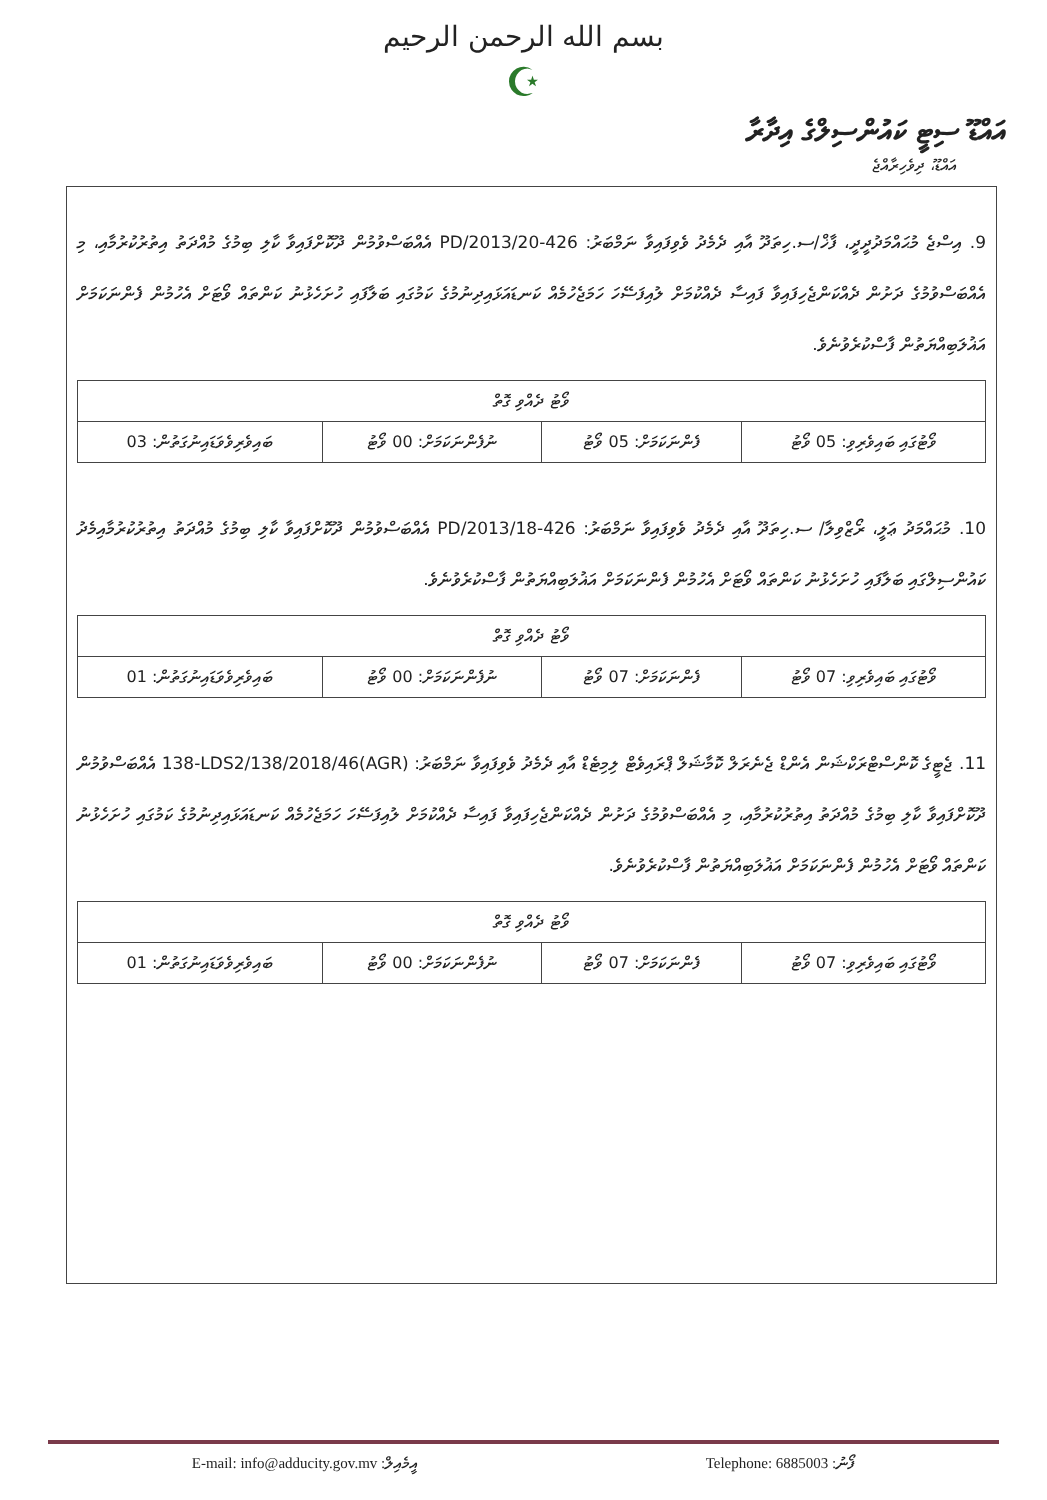بسم الله الرحمن الرحيم
☪
އައްޑޫ ސިޓީ ކައުންސިލްގެ އިދާރާ
އައްޑޫ، ދިވެހިރާއްޖެ
9. އިސްޖެ މުޙައްމަދުދީދީ، ފާޚް/ސ.ހިތަދޫ އާއި ދެމެދު ވެވިފައިވާ ނަމްބަރު: 426-PD/2013/20 އެއްބަސްވުމުން ދޫކޮށްފައިވާ ކާލި ބިމުގެ މުއްދަތު އިތުރުކުރުމާއި، މި އެއްބަސްވުމުގެ ދަށުން ދެއްކަންޖެހިފައިވާ ފައިސާ ދެއްކުމަށް ލުއިފަސޭހަ ހަމަޖެހުމެއް ކަނޑައަޅައިދިނުމުގެ ކަމުގައި ބަލާފައި ހުށަހެޅުނު ކަންތައް ވޯޓަށް އެހުމުން ފެންނަކަމަށް އަޣުލަބިއްޔަތުން ފާސްކުރެވުނެވެ.
| ވޯޓު ދެއްވި ގޮތް | | | |
| --- | --- | --- | --- |
| ވޯޓުގައި ބައިވެރިވި: 05 ވޯޓު | ފެންނަކަމަށް: 05 ވޯޓު | ނުފެންނަކަމަށް: 00 ވޯޓު | ބައިވެރިވެވަޑައިނުގަތުން: 03 |
10. މުޙައްމަދު ޢަލީ، ރޯޒްވިލާ/ ސ.ހިތަދޫ އާއި ދެމެދު ވެވިފައިވާ ނަމްބަރު: 426-PD/2013/18 އެއްބަސްވުމުން ދޫކޮށްފައިވާ ކާލި ބިމުގެ މުއްދަތު އިތުރުކުރުމާއިމެދު ކައުންސިލްގައި ބަލާފައި ހުށަހެޅުނު ކަންތައް ވޯޓަށް އެހުމުން ފެންނަކަމަށް އަޣުލަބިއްޔަތުން ފާސްކުރެވުނެވެ.
| ވޯޓު ދެއްވި ގޮތް | | | |
| --- | --- | --- | --- |
| ވޯޓުގައި ބައިވެރިވި: 07 ވޯޓު | ފެންނަކަމަށް: 07 ވޯޓު | ނުފެންނަކަމަށް: 00 ވޯޓު | ބައިވެރިވެވަޑައިނުގަތުން: 01 |
11. ޖެޓީގެ ކޮންސްޓްރަކްޝަން އެންޑް ޖެނެރަލް ކޮމާޝަލް ޕްރައިވެޓް ލިމިޓެޑް އާއި ދެމެދު ވެވިފައިވާ ނަމްބަރު: (AGR)138-LDS2/138/2018/46 އެއްބަސްވުމުން ދޫކޮށްފައިވާ ކާލި ބިމުގެ މުއްދަތު އިތުރުކުރުމާއި، މި އެއްބަސްވުމުގެ ދަށުން ދެއްކަންޖެހިފައިވާ ފައިސާ ދެއްކުމަށް ލުއިފަސޭހަ ހަމަޖެހުމެއް ކަނޑައަޅައިދިނުމުގެ ކަމުގައި ހުށަހެޅުނު ކަންތައް ވޯޓަށް އެހުމުން ފެންނަކަމަށް އަޣުލަބިއްޔަތުން ފާސްކުރެވުނެވެ.
| ވޯޓު ދެއްވި ގޮތް | | | |
| --- | --- | --- | --- |
| ވޯޓުގައި ބައިވެރިވި: 07 ވޯޓު | ފެންނަކަމަށް: 07 ވޯޓު | ނުފެންނަކަމަށް: 00 ވޯޓު | ބައިވެރިވެވަޑައިނުގަތުން: 01 |
E-mail: info@adducity.gov.mv :އީމެއިލް Telephone: 6885003 :ފޯނު